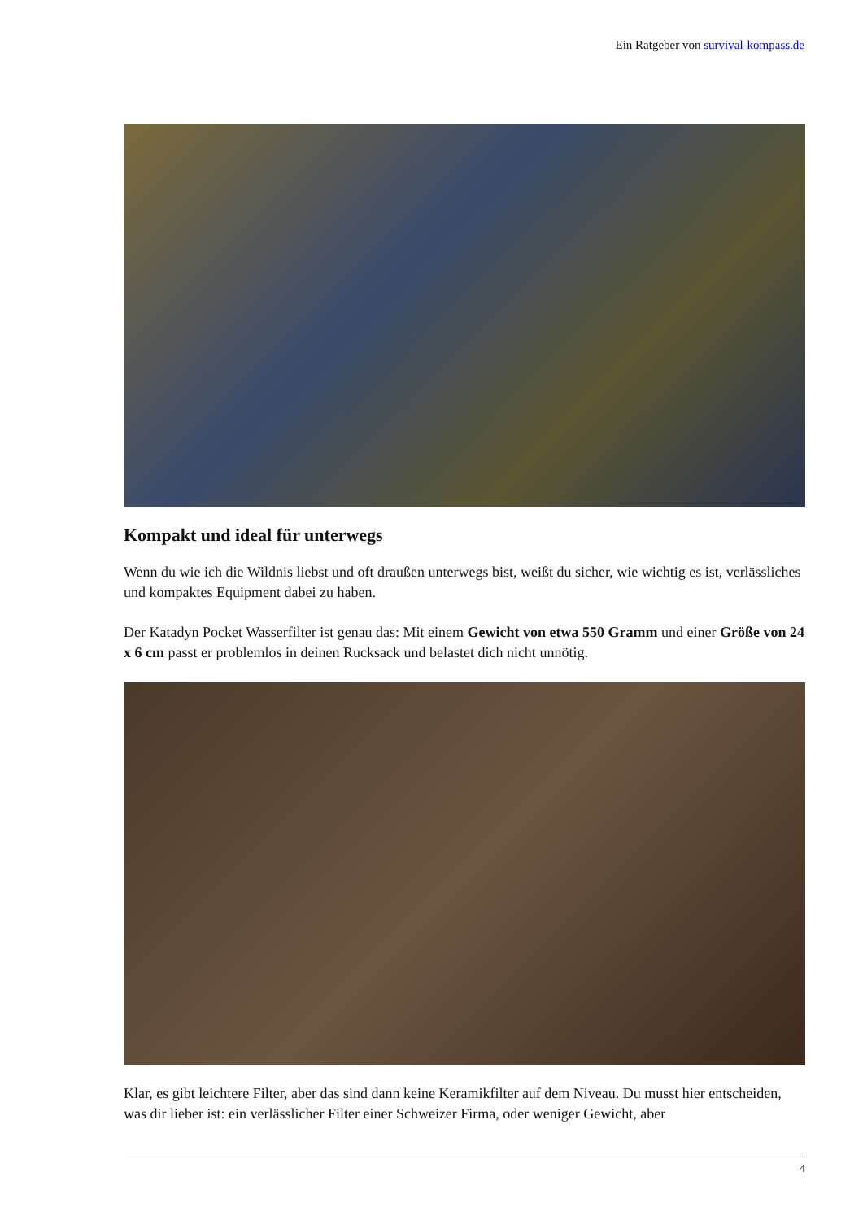Ein Ratgeber von survival-kompass.de
Kompakt und ideal für unterwegs
Wenn du wie ich die Wildnis liebst und oft draußen unterwegs bist, weißt du sicher, wie wichtig es ist, verlässliches und kompaktes Equipment dabei zu haben.
Der Katadyn Pocket Wasserfilter ist genau das: Mit einem Gewicht von etwa 550 Gramm und einer Größe von 24 x 6 cm passt er problemlos in deinen Rucksack und belastet dich nicht unnötig.
Klar, es gibt leichtere Filter, aber das sind dann keine Keramikfilter auf dem Niveau. Du musst hier entscheiden, was dir lieber ist: ein verlässlicher Filter einer Schweizer Firma, oder weniger Gewicht, aber
4